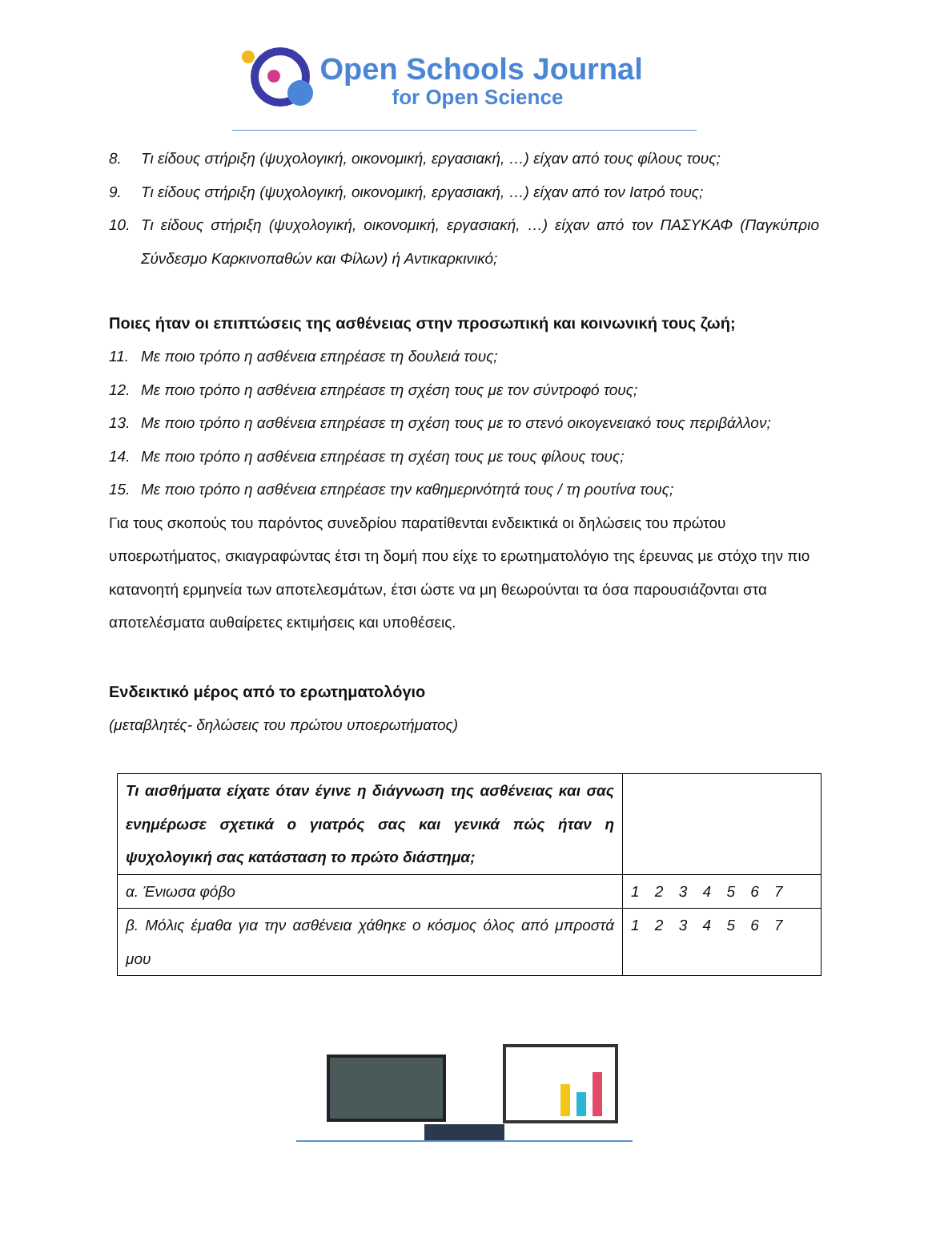Open Schools Journal
for Open Science
8. Τι είδους στήριξη (ψυχολογική, οικονομική, εργασιακή, …) είχαν από τους φίλους τους;
9. Τι είδους στήριξη (ψυχολογική, οικονομική, εργασιακή, …) είχαν από τον Ιατρό τους;
10. Τι είδους στήριξη (ψυχολογική, οικονομική, εργασιακή, …) είχαν από τον ΠΑΣΥΚΑΦ (Παγκύπριο Σύνδεσμο Καρκινοπαθών και Φίλων) ή Αντικαρκινικό;
Ποιες ήταν οι επιπτώσεις της ασθένειας στην προσωπική και κοινωνική τους ζωή;
11. Με ποιο τρόπο η ασθένεια επηρέασε τη δουλειά τους;
12. Με ποιο τρόπο η ασθένεια επηρέασε τη σχέση τους με τον σύντροφό τους;
13. Με ποιο τρόπο η ασθένεια επηρέασε τη σχέση τους με το στενό οικογενειακό τους περιβάλλον;
14. Με ποιο τρόπο η ασθένεια επηρέασε τη σχέση τους με τους φίλους τους;
15. Με ποιο τρόπο η ασθένεια επηρέασε την καθημερινότητά τους / τη ρουτίνα τους;
Για τους σκοπούς του παρόντος συνεδρίου παρατίθενται ενδεικτικά οι δηλώσεις του πρώτου υποερωτήματος, σκιαγραφώντας έτσι τη δομή που είχε το ερωτηματολόγιο της έρευνας με στόχο την πιο κατανοητή ερμηνεία των αποτελεσμάτων, έτσι ώστε να μη θεωρούνται τα όσα παρουσιάζονται στα αποτελέσματα αυθαίρετες εκτιμήσεις και υποθέσεις.
Ενδεικτικό μέρος από το ερωτηματολόγιο
(μεταβλητές- δηλώσεις του πρώτου υποερωτήματος)
| Τι αισθήματα είχατε όταν έγινε η διάγνωση της ασθένειας και σας ενημέρωσε σχετικά ο γιατρός σας και γενικά πώς ήταν η ψυχολογική σας κατάσταση το πρώτο διάστημα; | |
| α. Ένιωσα φόβο | 1 2 3 4 5 6 7 |
| β. Μόλις έμαθα για την ασθένεια χάθηκε ο κόσμος όλος από μπροστά μου | 1 2 3 4 5 6 7 |